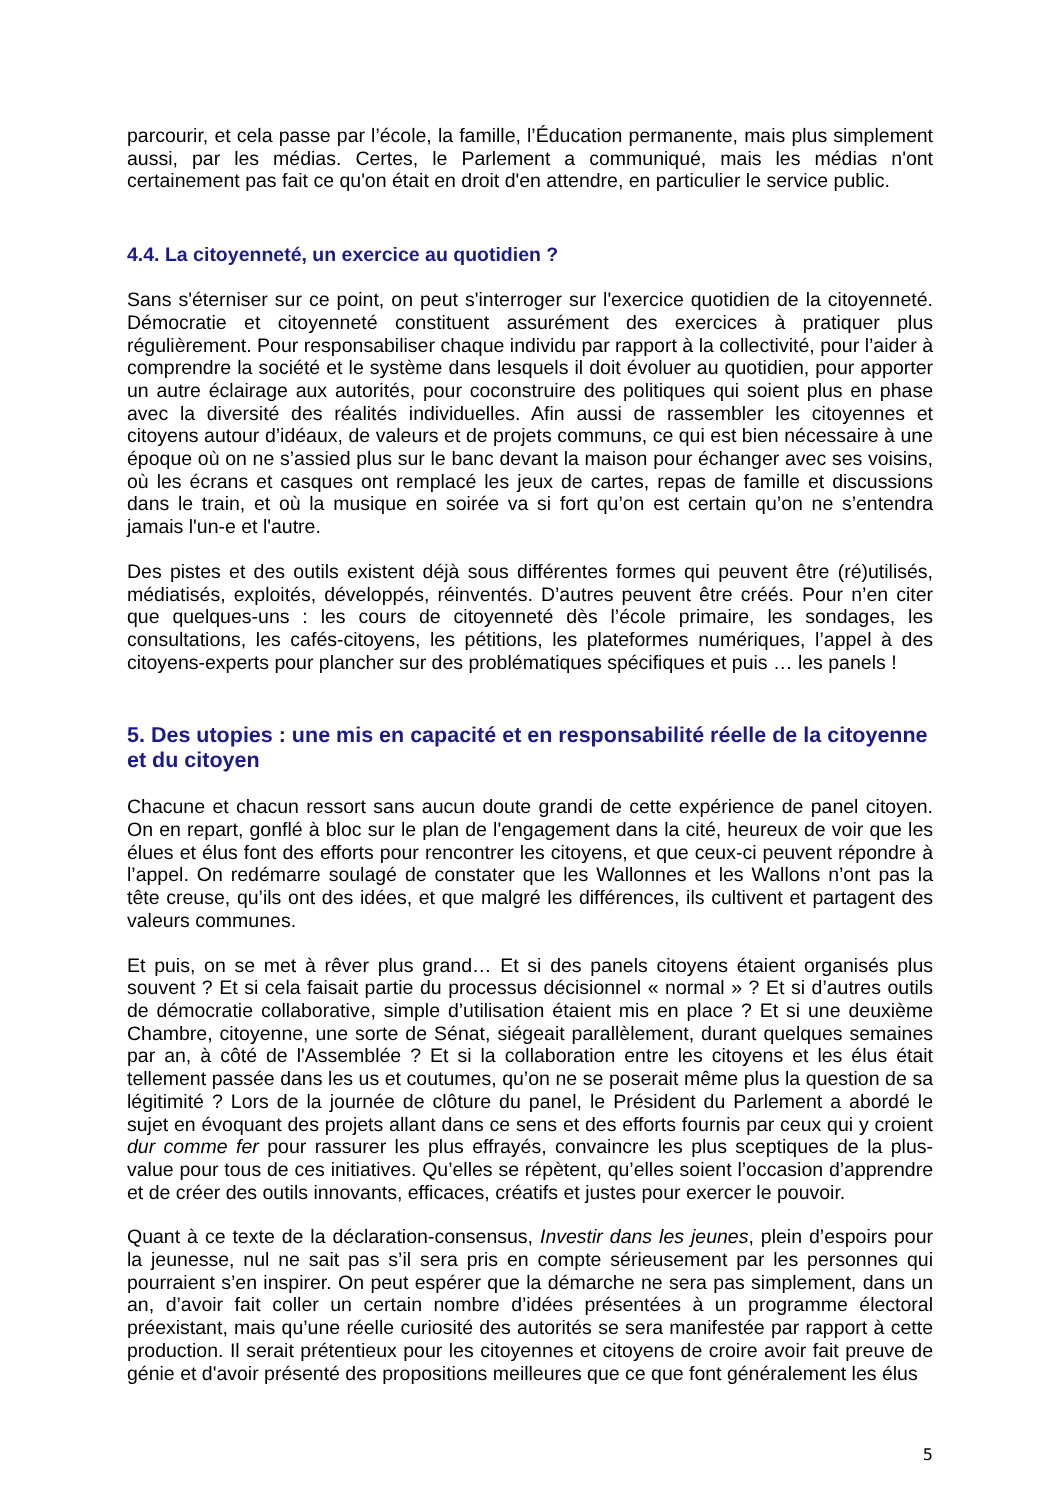parcourir, et cela passe par l’école, la famille, l’Éducation permanente, mais plus simplement aussi, par les médias. Certes, le Parlement a communiqué, mais les médias n'ont certainement pas fait ce qu'on était en droit d'en attendre, en particulier le service public.
4.4. La citoyenneté, un exercice au quotidien ?
Sans s'éterniser sur ce point, on peut s'interroger sur l'exercice quotidien de la citoyenneté. Démocratie et citoyenneté constituent assurément des exercices à pratiquer plus régulièrement. Pour responsabiliser chaque individu par rapport à la collectivité, pour l’aider à comprendre la société et le système dans lesquels il doit évoluer au quotidien, pour apporter un autre éclairage aux autorités, pour coconstruire des politiques qui soient plus en phase avec la diversité des réalités individuelles. Afin aussi de rassembler les citoyennes et citoyens autour d’idéaux, de valeurs et de projets communs, ce qui est bien nécessaire à une époque où on ne s’assied plus sur le banc devant la maison pour échanger avec ses voisins, où les écrans et casques ont remplacé les jeux de cartes, repas de famille et discussions dans le train, et où la musique en soirée va si fort qu’on est certain qu’on ne s’entendra jamais l'un-e et l'autre.
Des pistes et des outils existent déjà sous différentes formes qui peuvent être (ré)utilisés, médiatisés, exploités, développés, réinventés. D’autres peuvent être créés. Pour n’en citer que quelques-uns : les cours de citoyenneté dès l’école primaire, les sondages, les consultations, les cafés-citoyens, les pétitions, les plateformes numériques, l’appel à des citoyens-experts pour plancher sur des problématiques spécifiques et puis … les panels !
5. Des utopies : une mis en capacité et en responsabilité réelle de la citoyenne et du citoyen
Chacune et chacun ressort sans aucun doute grandi de cette expérience de panel citoyen. On en repart, gonflé à bloc sur le plan de l'engagement dans la cité, heureux de voir que les élues et élus font des efforts pour rencontrer les citoyens, et que ceux-ci peuvent répondre à l’appel. On redémarre soulagé de constater que les Wallonnes et les Wallons n’ont pas la tête creuse, qu’ils ont des idées, et que malgré les différences, ils cultivent et partagent des valeurs communes.
Et puis, on se met à rêver plus grand… Et si des panels citoyens étaient organisés plus souvent ? Et si cela faisait partie du processus décisionnel « normal » ? Et si d’autres outils de démocratie collaborative, simple d’utilisation étaient mis en place ? Et si une deuxième Chambre, citoyenne, une sorte de Sénat, siégeait parallèlement, durant quelques semaines par an, à côté de l'Assemblée ? Et si la collaboration entre les citoyens et les élus était tellement passée dans les us et coutumes, qu’on ne se poserait même plus la question de sa légitimité ? Lors de la journée de clôture du panel, le Président du Parlement a abordé le sujet en évoquant des projets allant dans ce sens et des efforts fournis par ceux qui y croient dur comme fer pour rassurer les plus effrayés, convaincre les plus sceptiques de la plus-value pour tous de ces initiatives. Qu’elles se répètent, qu’elles soient l’occasion d’apprendre et de créer des outils innovants, efficaces, créatifs et justes pour exercer le pouvoir.
Quant à ce texte de la déclaration-consensus, Investir dans les jeunes, plein d’espoirs pour la jeunesse, nul ne sait pas s’il sera pris en compte sérieusement par les personnes qui pourraient s’en inspirer. On peut espérer que la démarche ne sera pas simplement, dans un an, d’avoir fait coller un certain nombre d’idées présentées à un programme électoral préexistant, mais qu’une réelle curiosité des autorités se sera manifestée par rapport à cette production. Il serait prétentieux pour les citoyennes et citoyens de croire avoir fait preuve de génie et d'avoir présenté des propositions meilleures que ce que font généralement les élus
5